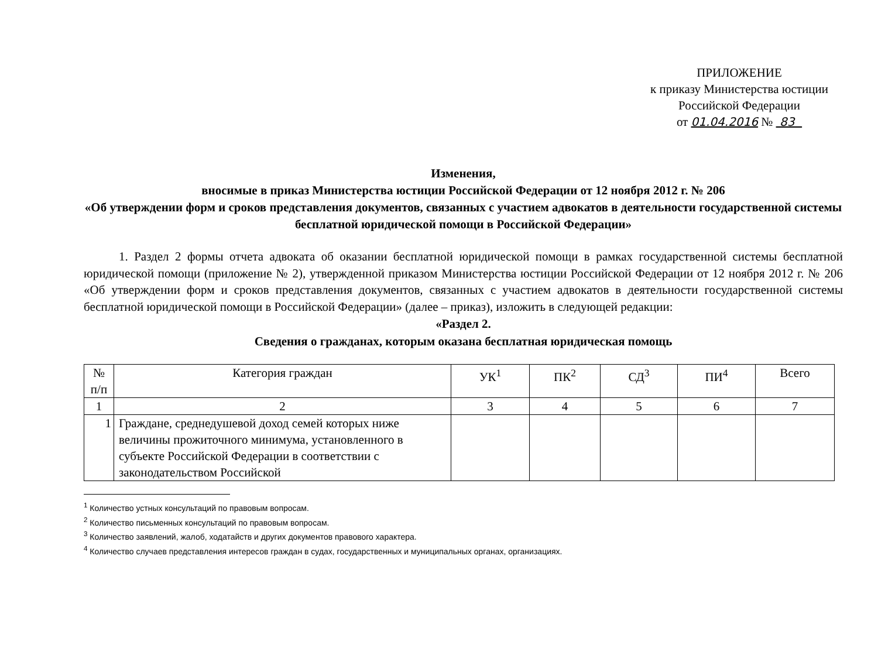ПРИЛОЖЕНИЕ
к приказу Министерства юстиции
Российской Федерации
от 01.04.2016 № 83
Изменения,
вносимые в приказ Министерства юстиции Российской Федерации от 12 ноября 2012 г. № 206
«Об утверждении форм и сроков представления документов, связанных с участием адвокатов в деятельности государственной системы бесплатной юридической помощи в Российской Федерации»
1. Раздел 2 формы отчета адвоката об оказании бесплатной юридической помощи в рамках государственной системы бесплатной юридической помощи (приложение № 2), утвержденной приказом Министерства юстиции Российской Федерации от 12 ноября 2012 г. № 206 «Об утверждении форм и сроков представления документов, связанных с участием адвокатов в деятельности государственной системы бесплатной юридической помощи в Российской Федерации» (далее – приказ), изложить в следующей редакции:
«Раздел 2.
Сведения о гражданах, которым оказана бесплатная юридическая помощь
| № п/п | Категория граждан | УК<sup>1</sup> | ПК<sup>2</sup> | СД<sup>3</sup> | ПИ<sup>4</sup> | Всего |
| --- | --- | --- | --- | --- | --- | --- |
| 1 | 2 | 3 | 4 | 5 | 6 | 7 |
| 1 | Граждане, среднедушевой доход семей которых ниже величины прожиточного минимума, установленного в субъекте Российской Федерации в соответствии с законодательством Российской | | | | | |
<sup>1</sup> Количество устных консультаций по правовым вопросам.
<sup>2</sup> Количество письменных консультаций по правовым вопросам.
<sup>3</sup> Количество заявлений, жалоб, ходатайств и других документов правового характера.
<sup>4</sup> Количество случаев представления интересов граждан в судах, государственных и муниципальных органах, организациях.